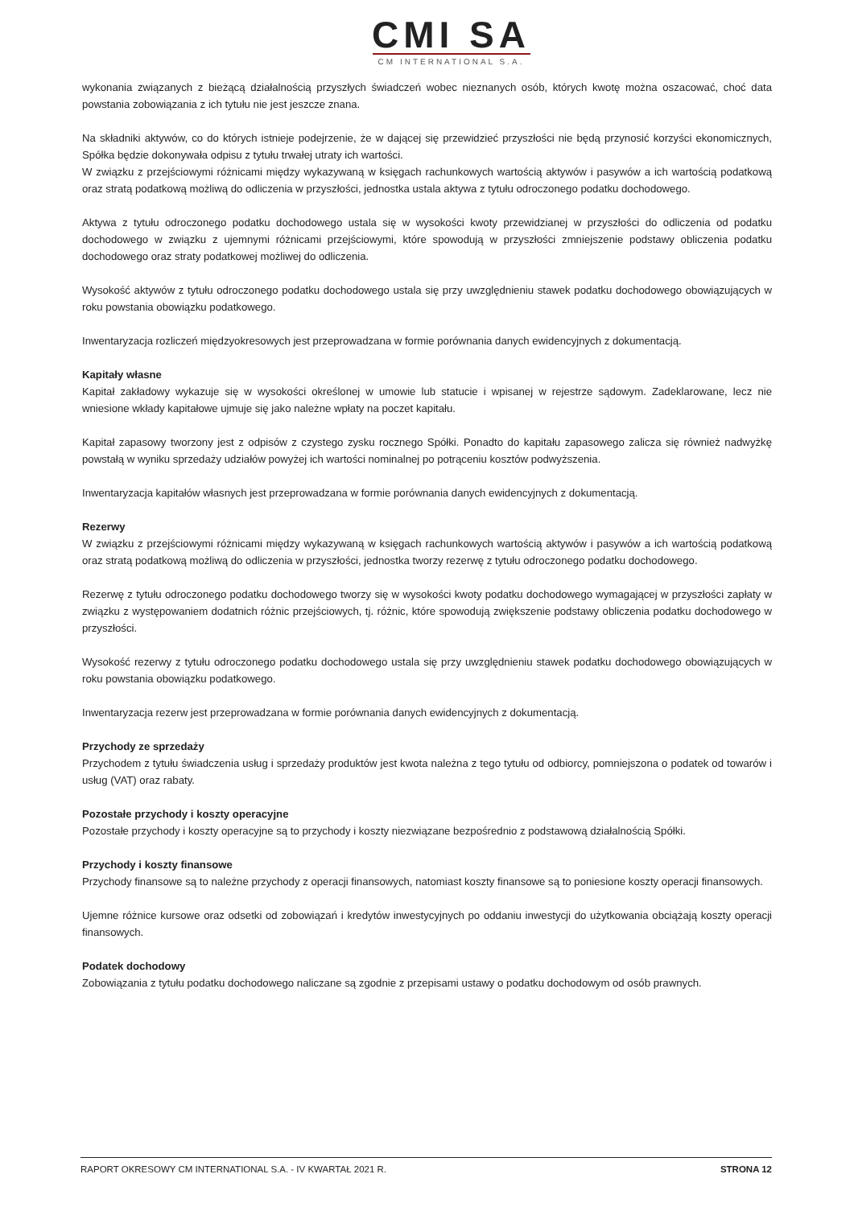CMI SA
CM INTERNATIONAL S.A.
wykonania związanych z bieżącą działalnością przyszłych świadczeń wobec nieznanych osób, których kwotę można oszacować, choć data powstania zobowiązania z ich tytułu nie jest jeszcze znana.
Na składniki aktywów, co do których istnieje podejrzenie, że w dającej się przewidzieć przyszłości nie będą przynosić korzyści ekonomicznych, Spółka będzie dokonywała odpisu z tytułu trwałej utraty ich wartości.
W związku z przejściowymi różnicami między wykazywaną w księgach rachunkowych wartością aktywów i pasywów a ich wartością podatkową oraz stratą podatkową możliwą do odliczenia w przyszłości, jednostka ustala aktywa z tytułu odroczonego podatku dochodowego.
Aktywa z tytułu odroczonego podatku dochodowego ustala się w wysokości kwoty przewidzianej w przyszłości do odliczenia od podatku dochodowego w związku z ujemnymi różnicami przejściowymi, które spowodują w przyszłości zmniejszenie podstawy obliczenia podatku dochodowego oraz straty podatkowej możliwej do odliczenia.
Wysokość aktywów z tytułu odroczonego podatku dochodowego ustala się przy uwzględnieniu stawek podatku dochodowego obowiązujących w roku powstania obowiązku podatkowego.
Inwentaryzacja rozliczeń międzyokresowych jest przeprowadzana w formie porównania danych ewidencyjnych z dokumentacją.
Kapitały własne
Kapitał zakładowy wykazuje się w wysokości określonej w umowie lub statucie i wpisanej w rejestrze sądowym. Zadeklarowane, lecz nie wniesione wkłady kapitałowe ujmuje się jako należne wpłaty na poczet kapitału.
Kapitał zapasowy tworzony jest z odpisów z czystego zysku rocznego Spółki. Ponadto do kapitału zapasowego zalicza się również nadwyżkę powstałą w wyniku sprzedaży udziałów powyżej ich wartości nominalnej po potrąceniu kosztów podwyższenia.
Inwentaryzacja kapitałów własnych jest przeprowadzana w formie porównania danych ewidencyjnych z dokumentacją.
Rezerwy
W związku z przejściowymi różnicami między wykazywaną w księgach rachunkowych wartością aktywów i pasywów a ich wartością podatkową oraz stratą podatkową możliwą do odliczenia w przyszłości, jednostka tworzy rezerwę z tytułu odroczonego podatku dochodowego.
Rezerwę z tytułu odroczonego podatku dochodowego tworzy się w wysokości kwoty podatku dochodowego wymagającej w przyszłości zapłaty w związku z występowaniem dodatnich różnic przejściowych, tj. różnic, które spowodują zwiększenie podstawy obliczenia podatku dochodowego w przyszłości.
Wysokość rezerwy z tytułu odroczonego podatku dochodowego ustala się przy uwzględnieniu stawek podatku dochodowego obowiązujących w roku powstania obowiązku podatkowego.
Inwentaryzacja rezerw jest przeprowadzana w formie porównania danych ewidencyjnych z dokumentacją.
Przychody ze sprzedaży
Przychodem z tytułu świadczenia usług i sprzedaży produktów jest kwota należna z tego tytułu od odbiorcy, pomniejszona o podatek od towarów i usług (VAT) oraz rabaty.
Pozostałe przychody i koszty operacyjne
Pozostałe przychody i koszty operacyjne są to przychody i koszty niezwiązane bezpośrednio z podstawową działalnością Spółki.
Przychody i koszty finansowe
Przychody finansowe są to należne przychody z operacji finansowych, natomiast koszty finansowe są to poniesione koszty operacji finansowych.
Ujemne różnice kursowe oraz odsetki od zobowiązań i kredytów inwestycyjnych po oddaniu inwestycji do użytkowania obciążają koszty operacji finansowych.
Podatek dochodowy
Zobowiązania z tytułu podatku dochodowego naliczane są zgodnie z przepisami ustawy o podatku dochodowym od osób prawnych.
RAPORT OKRESOWY CM INTERNATIONAL S.A. - IV KWARTAŁ 2021 R. STRONA 12